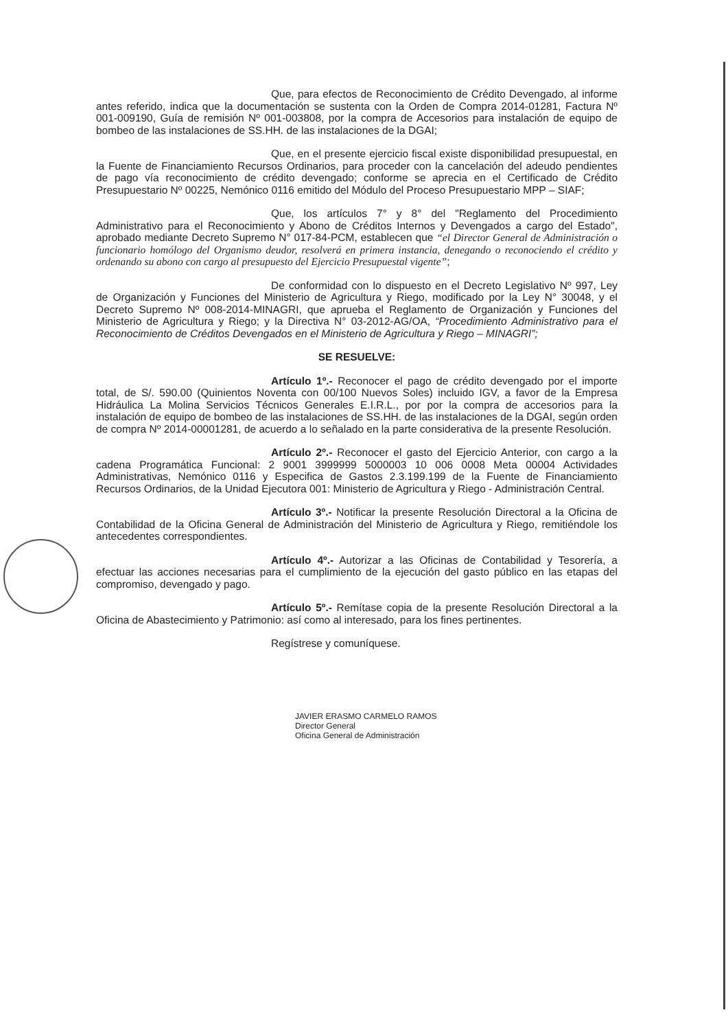Que, para efectos de Reconocimiento de Crédito Devengado, al informe antes referido, indica que la documentación se sustenta con la Orden de Compra 2014-01281, Factura Nº 001-009190, Guía de remisión Nº 001-003808, por la compra de Accesorios para instalación de equipo de bombeo de las instalaciones de SS.HH. de las instalaciones de la DGAI;
Que, en el presente ejercicio fiscal existe disponibilidad presupuestal, en la Fuente de Financiamiento Recursos Ordinarios, para proceder con la cancelación del adeudo pendientes de pago vía reconocimiento de crédito devengado; conforme se aprecia en el Certificado de Crédito Presupuestario Nº 00225, Nemónico 0116 emitido del Módulo del Proceso Presupuestario MPP – SIAF;
Que, los artículos 7° y 8° del "Reglamento del Procedimiento Administrativo para el Reconocimiento y Abono de Créditos Internos y Devengados a cargo del Estado", aprobado mediante Decreto Supremo N° 017-84-PCM, establecen que “el Director General de Administración o funcionario homólogo del Organismo deudor, resolverá en primera instancia, denegando o reconociendo el crédito y ordenando su abono con cargo al presupuesto del Ejercicio Presupuestal vigente”;
De conformidad con lo dispuesto en el Decreto Legislativo Nº 997, Ley de Organización y Funciones del Ministerio de Agricultura y Riego, modificado por la Ley N° 30048, y el Decreto Supremo Nº 008-2014-MINAGRI, que aprueba el Reglamento de Organización y Funciones del Ministerio de Agricultura y Riego; y la Directiva N° 03-2012-AG/OA, “Procedimiento Administrativo para el Reconocimiento de Créditos Devengados en el Ministerio de Agricultura y Riego – MINAGRI”;
SE RESUELVE:
Artículo 1º.- Reconocer el pago de crédito devengado por el importe total, de S/. 590.00 (Quinientos Noventa con 00/100 Nuevos Soles) incluido IGV, a favor de la Empresa Hidráulica La Molina Servicios Técnicos Generales E.I.R.L., por por la compra de accesorios para la instalación de equipo de bombeo de las instalaciones de SS.HH. de las instalaciones de la DGAI, según orden de compra Nº 2014-00001281, de acuerdo a lo señalado en la parte considerativa de la presente Resolución.
Artículo 2º.- Reconocer el gasto del Ejercicio Anterior, con cargo a la cadena Programática Funcional: 2 9001 3999999 5000003 10 006 0008 Meta 00004 Actividades Administrativas, Nemónico 0116 y Especifica de Gastos 2.3.199.199 de la Fuente de Financiamiento Recursos Ordinarios, de la Unidad Ejecutora 001: Ministerio de Agricultura y Riego - Administración Central.
Artículo 3º.- Notificar la presente Resolución Directoral a la Oficina de Contabilidad de la Oficina General de Administración del Ministerio de Agricultura y Riego, remitiéndole los antecedentes correspondientes.
Artículo 4º.- Autorizar a las Oficinas de Contabilidad y Tesorería, a efectuar las acciones necesarias para el cumplimiento de la ejecución del gasto público en las etapas del compromiso, devengado y pago.
Artículo 5º.- Remítase copia de la presente Resolución Directoral a la Oficina de Abastecimiento y Patrimonio: así como al interesado, para los fines pertinentes.
Regístrese y comuníquese.
JAVIER ERASMO CARMELO RAMOS
Director General
Oficina General de Administración